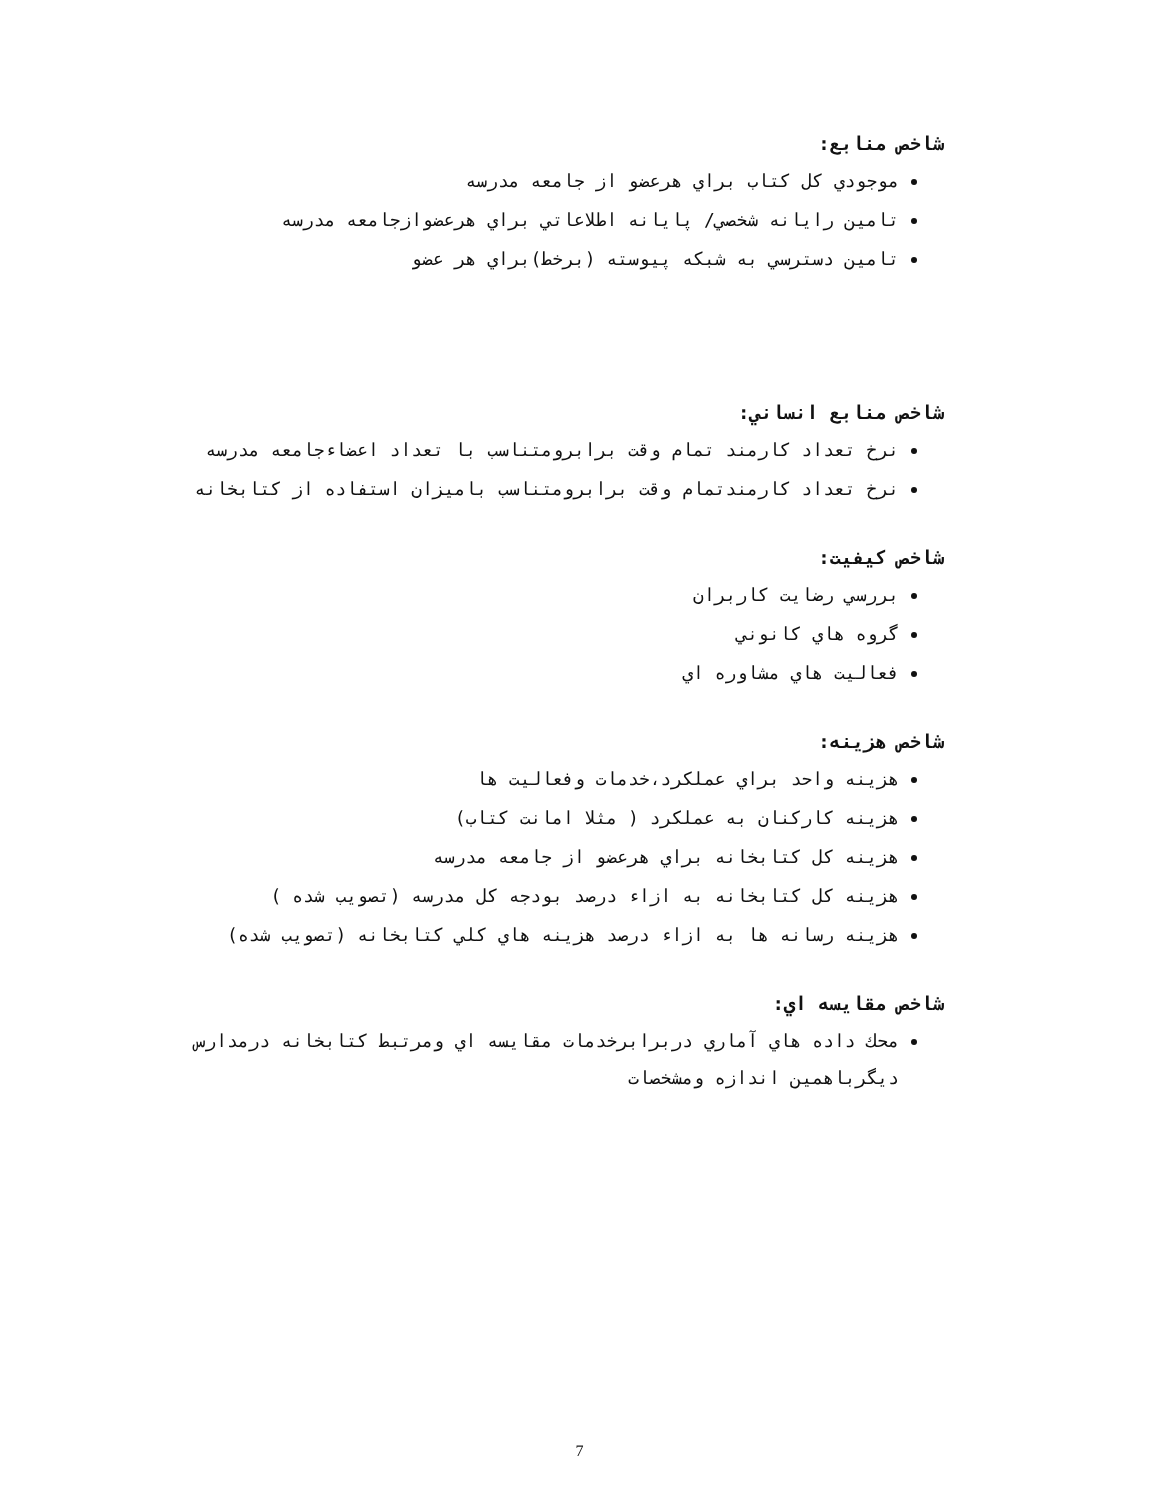شاخص منابع:
موجودي كل كتاب براي هرعضو از جامعه مدرسه
تامين رايانه شخصي/ پايانه اطلاعاتي براي هرعضوازجامعه مدرسه
تامين دسترسي به شبكه پيوسته (برخط)براي هر عضو
شاخص منابع انساني:
نرخ تعداد كارمند تمام وقت برابرومتناسب با تعداد اعضاءجامعه مدرسه
نرخ تعداد كارمندتمام وقت برابرومتناسب باميزان استفاده از كتابخانه
شاخص كيفيت:
بررسي رضايت كاربران
گروه هاي كانوني
فعاليت هاي مشاوره اي
شاخص هزينه:
هزينه واحد براي عملكرد،خدمات وفعاليت ها
هزينه كاركنان به عملكرد ( مثلا امانت كتاب)
هزينه كل كتابخانه براي هرعضو از جامعه مدرسه
هزينه كل كتابخانه به ازاء درصد بودجه كل مدرسه (تصويب شده )
هزينه رسانه ها به ازاء درصد هزينه هاي كلي كتابخانه (تصويب شده)
شاخص مقايسه اي:
محك داده هاي آماري دربرابرخدمات مقايسه اي ومرتبط كتابخانه درمدارس ديگرباهمين اندازه ومشخصات
7